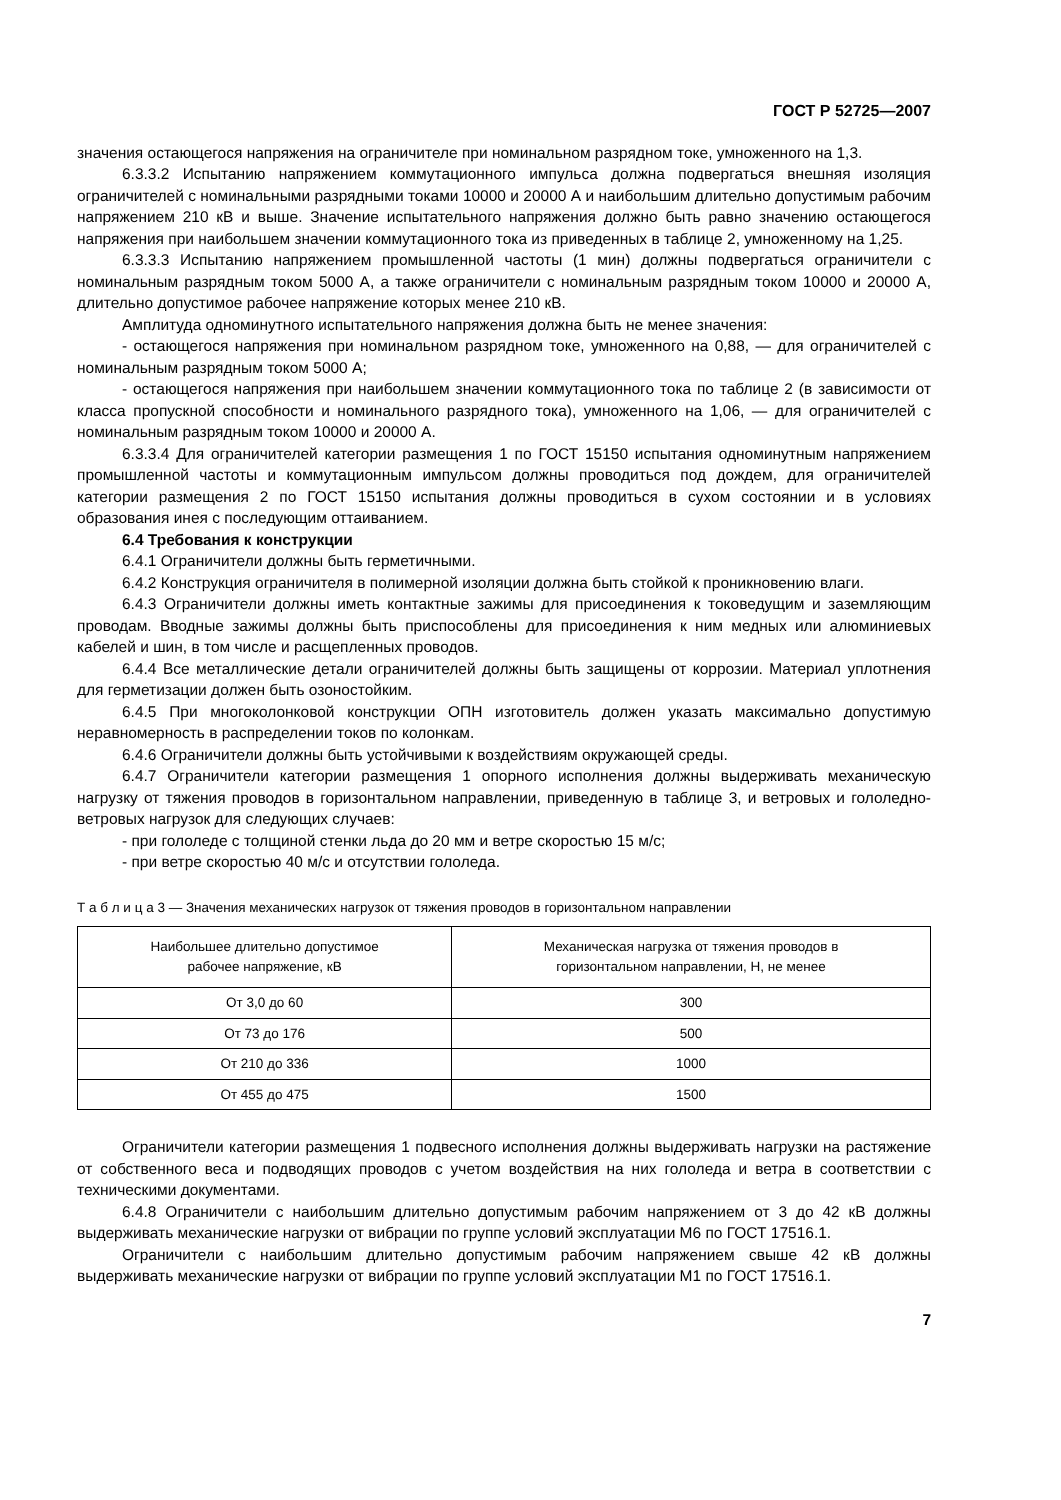ГОСТ Р 52725—2007
значения остающегося напряжения на ограничителе при номинальном разрядном токе, умноженного на 1,3.
6.3.3.2 Испытанию напряжением коммутационного импульса должна подвергаться внешняя изоляция ограничителей с номинальными разрядными токами 10000 и 20000 А и наибольшим длительно допустимым рабочим напряжением 210 кВ и выше. Значение испытательного напряжения должно быть равно значению остающегося напряжения при наибольшем значении коммутационного тока из приведенных в таблице 2, умноженному на 1,25.
6.3.3.3 Испытанию напряжением промышленной частоты (1 мин) должны подвергаться ограничители с номинальным разрядным током 5000 А, а также ограничители с номинальным разрядным током 10000 и 20000 А, длительно допустимое рабочее напряжение которых менее 210 кВ.
Амплитуда одноминутного испытательного напряжения должна быть не менее значения:
- остающегося напряжения при номинальном разрядном токе, умноженного на 0,88, — для ограничителей с номинальным разрядным током 5000 А;
- остающегося напряжения при наибольшем значении коммутационного тока по таблице 2 (в зависимости от класса пропускной способности и номинального разрядного тока), умноженного на 1,06, — для ограничителей с номинальным разрядным током 10000 и 20000 А.
6.3.3.4 Для ограничителей категории размещения 1 по ГОСТ 15150 испытания одноминутным напряжением промышленной частоты и коммутационным импульсом должны проводиться под дождем, для ограничителей категории размещения 2 по ГОСТ 15150 испытания должны проводиться в сухом состоянии и в условиях образования инея с последующим оттаиванием.
6.4 Требования к конструкции
6.4.1 Ограничители должны быть герметичными.
6.4.2 Конструкция ограничителя в полимерной изоляции должна быть стойкой к проникновению влаги.
6.4.3 Ограничители должны иметь контактные зажимы для присоединения к токоведущим и заземляющим проводам. Вводные зажимы должны быть приспособлены для присоединения к ним медных или алюминиевых кабелей и шин, в том числе и расщепленных проводов.
6.4.4 Все металлические детали ограничителей должны быть защищены от коррозии. Материал уплотнения для герметизации должен быть озоностойким.
6.4.5 При многоколонковой конструкции ОПН изготовитель должен указать максимально допустимую неравномерность в распределении токов по колонкам.
6.4.6 Ограничители должны быть устойчивыми к воздействиям окружающей среды.
6.4.7 Ограничители категории размещения 1 опорного исполнения должны выдерживать механическую нагрузку от тяжения проводов в горизонтальном направлении, приведенную в таблице 3, и ветровых и гололедно-ветровых нагрузок для следующих случаев:
- при гололеде с толщиной стенки льда до 20 мм и ветре скоростью 15 м/с;
- при ветре скоростью 40 м/с и отсутствии гололеда.
Т а б л и ц а 3 — Значения механических нагрузок от тяжения проводов в горизонтальном направлении
| Наибольшее длительно допустимое рабочее напряжение, кВ | Механическая нагрузка от тяжения проводов в горизонтальном направлении, Н, не менее |
| --- | --- |
| От 3,0 до 60 | 300 |
| От 73 до 176 | 500 |
| От 210 до 336 | 1000 |
| От 455 до 475 | 1500 |
Ограничители категории размещения 1 подвесного исполнения должны выдерживать нагрузки на растяжение от собственного веса и подводящих проводов с учетом воздействия на них гололеда и ветра в соответствии с техническими документами.
6.4.8 Ограничители с наибольшим длительно допустимым рабочим напряжением от 3 до 42 кВ должны выдерживать механические нагрузки от вибрации по группе условий эксплуатации М6 по ГОСТ 17516.1.
Ограничители с наибольшим длительно допустимым рабочим напряжением свыше 42 кВ должны выдерживать механические нагрузки от вибрации по группе условий эксплуатации М1 по ГОСТ 17516.1.
7